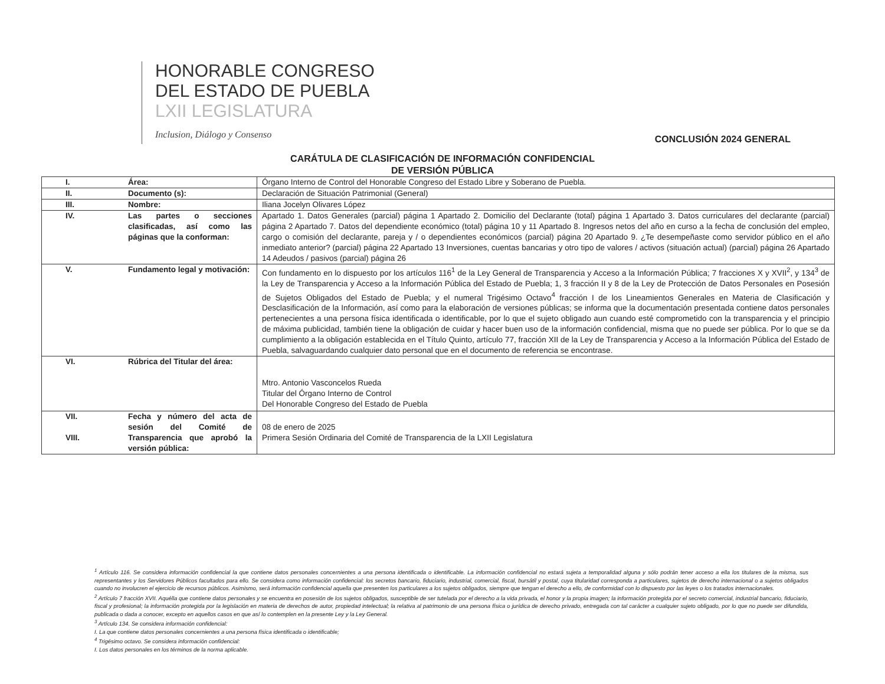HONORABLE CONGRESO
DEL ESTADO DE PUEBLA
LXII LEGISLATURA
Inclusion, Diálogo y Consenso
CONCLUSIÓN 2024 GENERAL
CARÁTULA DE CLASIFICACIÓN DE INFORMACIÓN CONFIDENCIAL
DE VERSIÓN PÚBLICA
| I. | Área: | Órgano Interno de Control del Honorable Congreso del Estado Libre y Soberano de Puebla. |
| II. | Documento (s): | Declaración de Situación Patrimonial (General) |
| III. | Nombre: | Iliana Jocelyn Olivares López |
| IV. | Las partes o secciones clasificadas, así como las páginas que la conforman: | Apartado 1. Datos Generales (parcial) página 1 Apartado 2. Domicilio del Declarante (total) página 1 Apartado 3. Datos curriculares del declarante (parcial) página 2 Apartado 7. Datos del dependiente económico (total) página 10 y 11 Apartado 8. Ingresos netos del año en curso a la fecha de conclusión del empleo, cargo o comisión del declarante, pareja y / o dependientes económicos (parcial) página 20 Apartado 9. ¿Te desempeñaste como servidor público en el año inmediato anterior? (parcial) página 22 Apartado 13 Inversiones, cuentas bancarias y otro tipo de valores / activos (situación actual) (parcial) página 26 Apartado 14 Adeudos / pasivos (parcial) página 26 |
| V. | Fundamento legal y motivación: | Con fundamento en lo dispuesto por los artículos 116<sup>1</sup> de la Ley General de Transparencia y Acceso a la Información Pública; 7 fracciones X y XVII<sup>2</sup>, y 134<sup>3</sup> de la Ley de Transparencia y Acceso a la Información Pública del Estado de Puebla; 1, 3 fracción II y 8 de la Ley de Protección de Datos Personales en Posesión de Sujetos Obligados del Estado de Puebla; y el numeral Trigésimo Octavo<sup>4</sup> fracción I de los Lineamientos Generales en Materia de Clasificación y Desclasificación de la Información, así como para la elaboración de versiones públicas; se informa que la documentación presentada contiene datos personales pertenecientes a una persona física identificada o identificable, por lo que el sujeto obligado aun cuando esté comprometido con la transparencia y el principio de máxima publicidad, también tiene la obligación de cuidar y hacer buen uso de la información confidencial, misma que no puede ser pública. Por lo que se da cumplimiento a la obligación establecida en el Título Quinto, artículo 77, fracción XII de la Ley de Transparencia y Acceso a la Información Pública del Estado de Puebla, salvaguardando cualquier dato personal que en el documento de referencia se encontrase. |
| VI. | Rúbrica del Titular del área: | Mtro. Antonio Vasconcelos Rueda Titular del Órgano Interno de Control Del Honorable Congreso del Estado de Puebla |
| VII. VIII. | Fecha y número del acta de sesión del Comité de Transparencia que aprobó la versión pública: | 08 de enero de 2025 Primera Sesión Ordinaria del Comité de Transparencia de la LXII Legislatura |
<sup>1</sup> Artículo 116. Se considera información confidencial la que contiene datos personales concernientes a una persona identificada o identificable. La información confidencial no estará sujeta a temporalidad alguna y sólo podrán tener acceso a ella los titulares de la misma, sus representantes y los Servidores Públicos facultados para ello. Se considera como información confidencial: los secretos bancario, fiduciario, industrial, comercial, fiscal, bursátil y postal, cuya titularidad corresponda a particulares, sujetos de derecho internacional o a sujetos obligados cuando no involucren el ejercicio de recursos públicos. Asimismo, será información confidencial aquella que presenten los particulares a los sujetos obligados, siempre que tengan el derecho a ello, de conformidad con lo dispuesto por las leyes o los tratados internacionales.
<sup>2</sup> Artículo 7 fracción XVII. Aquélla que contiene datos personales y se encuentra en posesión de los sujetos obligados, susceptible de ser tutelada por el derecho a la vida privada, el honor y la propia imagen; la información protegida por el secreto comercial, industrial bancario, fiduciario, fiscal y profesional; la información protegida por la legislación en materia de derechos de autor, propiedad intelectual; la relativa al patrimonio de una persona física o jurídica de derecho privado, entregada con tal carácter a cualquier sujeto obligado, por lo que no puede ser difundida, publicada o dada a conocer, excepto en aquellos casos en que así lo contemplen en la presente Ley y la Ley General.
<sup>3</sup> Artículo 134. Se considera información confidencial:
I. La que contiene datos personales concernientes a una persona física identificada o identificable;
<sup>4</sup> Trigésimo octavo. Se considera información confidencial:
I. Los datos personales en los términos de la norma aplicable.